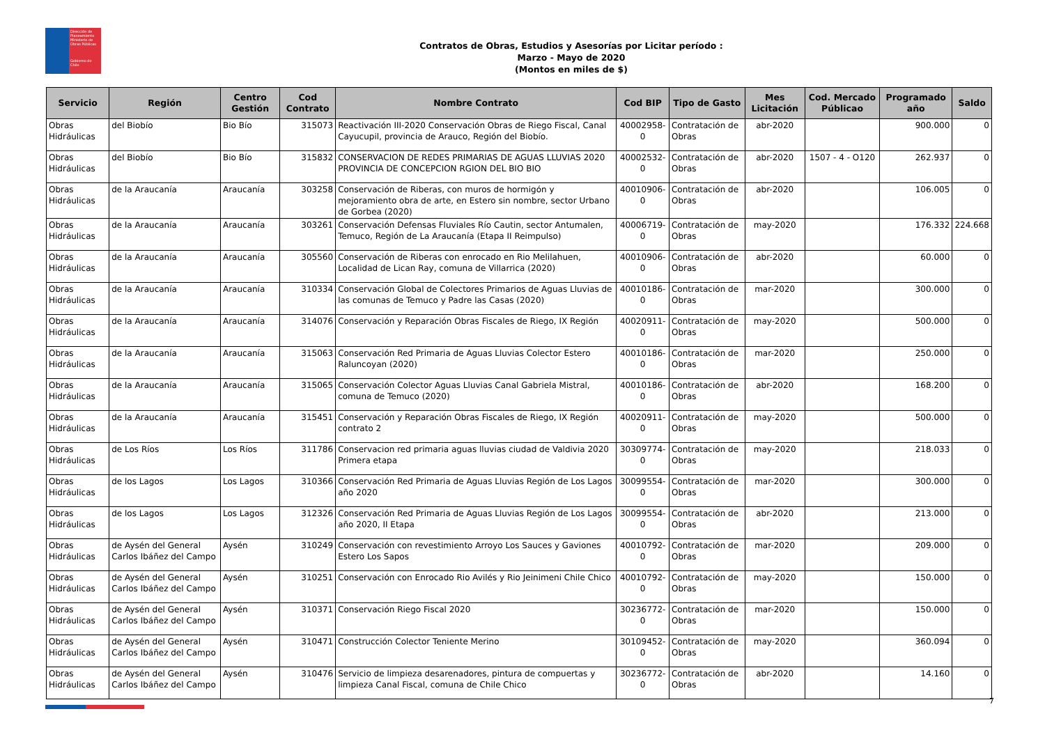Dirección de Planeamiento
Ministerio de Obras Públicas
Gobierno de Chile
Contratos de Obras, Estudios y Asesorías por Licitar período :
Marzo - Mayo de 2020
(Montos en miles de $)
| Servicio | Región | Centro Gestión | Cod Contrato | Nombre Contrato | Cod BIP | Tipo de Gasto | Mes Licitación | Cod. Mercado Públicao | Programado año | Saldo |
| --- | --- | --- | --- | --- | --- | --- | --- | --- | --- | --- |
| Obras Hidráulicas | del Biobío | Bio Bío | 315073 | Reactivación III-2020 Conservación Obras de Riego Fiscal, Canal Cayucupil, provincia de Arauco, Región del Biobío. | 40002958-0 | Contratación de Obras | abr-2020 | | 900.000 | 0 |
| Obras Hidráulicas | del Biobío | Bio Bío | 315832 | CONSERVACION DE REDES PRIMARIAS DE AGUAS LLUVIAS 2020 PROVINCIA DE CONCEPCION RGION DEL BIO BIO | 40002532-0 | Contratación de Obras | abr-2020 | 1507 - 4 - O120 | 262.937 | 0 |
| Obras Hidráulicas | de la Araucanía | Araucanía | 303258 | Conservación de Riberas, con muros de hormigón y mejoramiento obra de arte, en Estero sin nombre, sector Urbano de Gorbea (2020) | 40010906-0 | Contratación de Obras | abr-2020 | | 106.005 | 0 |
| Obras Hidráulicas | de la Araucanía | Araucanía | 303261 | Conservación Defensas Fluviales Río Cautin, sector Antumalen, Temuco, Región de La Araucanía (Etapa II Reimpulso) | 40006719-0 | Contratación de Obras | may-2020 | | 176.332 | 224.668 |
| Obras Hidráulicas | de la Araucanía | Araucanía | 305560 | Conservación de Riberas con enrocado en Rio Melilahuen, Localidad de Lican Ray, comuna de Villarrica (2020) | 40010906-0 | Contratación de Obras | abr-2020 | | 60.000 | 0 |
| Obras Hidráulicas | de la Araucanía | Araucanía | 310334 | Conservación Global de Colectores Primarios de Aguas Lluvias de las comunas de Temuco y Padre las Casas (2020) | 40010186-0 | Contratación de Obras | mar-2020 | | 300.000 | 0 |
| Obras Hidráulicas | de la Araucanía | Araucanía | 314076 | Conservación y Reparación Obras Fiscales de Riego, IX Región | 40020911-0 | Contratación de Obras | may-2020 | | 500.000 | 0 |
| Obras Hidráulicas | de la Araucanía | Araucanía | 315063 | Conservación Red Primaria de Aguas Lluvias Colector Estero Raluncoyan (2020) | 40010186-0 | Contratación de Obras | mar-2020 | | 250.000 | 0 |
| Obras Hidráulicas | de la Araucanía | Araucanía | 315065 | Conservación Colector Aguas Lluvias Canal Gabriela Mistral, comuna de Temuco (2020) | 40010186-0 | Contratación de Obras | abr-2020 | | 168.200 | 0 |
| Obras Hidráulicas | de la Araucanía | Araucanía | 315451 | Conservación y Reparación Obras Fiscales de Riego, IX Región contrato 2 | 40020911-0 | Contratación de Obras | may-2020 | | 500.000 | 0 |
| Obras Hidráulicas | de Los Ríos | Los Ríos | 311786 | Conservacion red primaria aguas lluvias ciudad de Valdivia 2020 Primera etapa | 30309774-0 | Contratación de Obras | may-2020 | | 218.033 | 0 |
| Obras Hidráulicas | de los Lagos | Los Lagos | 310366 | Conservación Red Primaria de Aguas Lluvias Región de Los Lagos año 2020 | 30099554-0 | Contratación de Obras | mar-2020 | | 300.000 | 0 |
| Obras Hidráulicas | de los Lagos | Los Lagos | 312326 | Conservación Red Primaria de Aguas Lluvias Región de Los Lagos año 2020, II Etapa | 30099554-0 | Contratación de Obras | abr-2020 | | 213.000 | 0 |
| Obras Hidráulicas | de Aysén del General Carlos Ibáñez del Campo | Aysén | 310249 | Conservación con revestimiento Arroyo Los Sauces y Gaviones Estero Los Sapos | 40010792-0 | Contratación de Obras | mar-2020 | | 209.000 | 0 |
| Obras Hidráulicas | de Aysén del General Carlos Ibáñez del Campo | Aysén | 310251 | Conservación con Enrocado Rio Avilés y Rio Jeinimeni Chile Chico | 40010792-0 | Contratación de Obras | may-2020 | | 150.000 | 0 |
| Obras Hidráulicas | de Aysén del General Carlos Ibáñez del Campo | Aysén | 310371 | Conservación Riego Fiscal 2020 | 30236772-0 | Contratación de Obras | mar-2020 | | 150.000 | 0 |
| Obras Hidráulicas | de Aysén del General Carlos Ibáñez del Campo | Aysén | 310471 | Construcción Colector Teniente Merino | 30109452-0 | Contratación de Obras | may-2020 | | 360.094 | 0 |
| Obras Hidráulicas | de Aysén del General Carlos Ibáñez del Campo | Aysén | 310476 | Servicio de limpieza desarenadores, pintura de compuertas y limpieza Canal Fiscal, comuna de Chile Chico | 30236772-0 | Contratación de Obras | abr-2020 | | 14.160 | 0 |
7